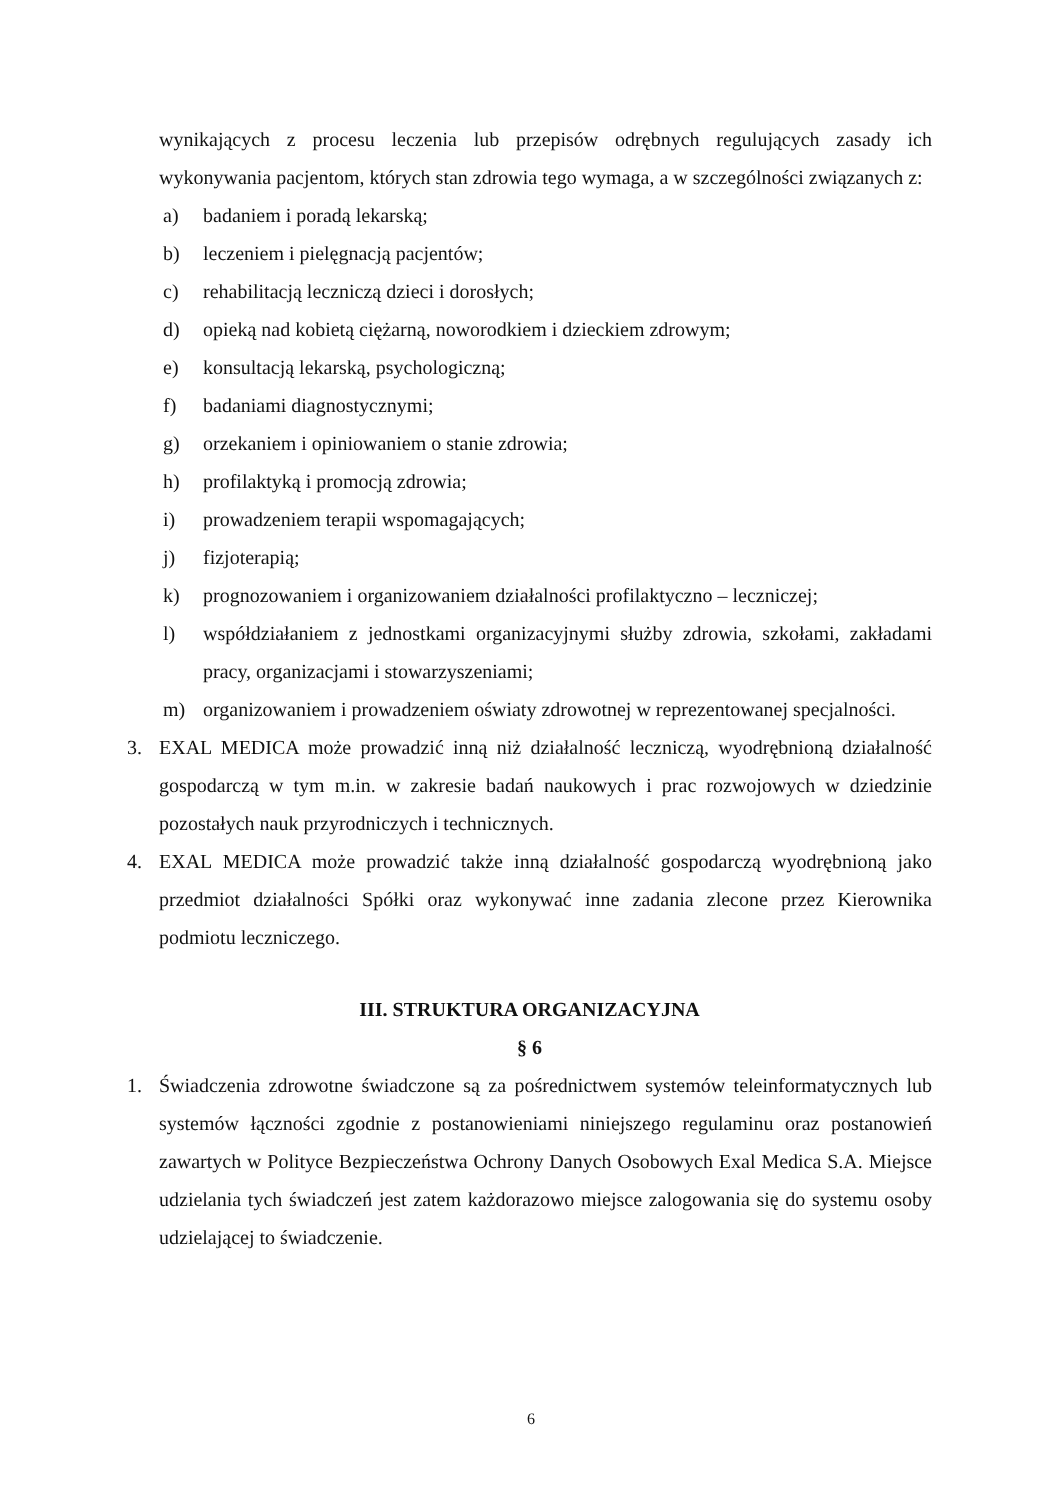wynikających z procesu leczenia lub przepisów odrębnych regulujących zasady ich wykonywania pacjentom, których stan zdrowia tego wymaga, a w szczególności związanych z:
a) badaniem i poradą lekarską;
b) leczeniem i pielęgnacją pacjentów;
c) rehabilitacją leczniczą dzieci i dorosłych;
d) opieką nad kobietą ciężarną, noworodkiem i dzieckiem zdrowym;
e) konsultacją lekarską, psychologiczną;
f) badaniami diagnostycznymi;
g) orzekaniem i opiniowaniem o stanie zdrowia;
h) profilaktyką i promocją zdrowia;
i) prowadzeniem terapii wspomagających;
j) fizjoterapią;
k) prognozowaniem i organizowaniem działalności profilaktyczno – leczniczej;
l) współdziałaniem z jednostkami organizacyjnymi służby zdrowia, szkołami, zakładami pracy, organizacjami i stowarzyszeniami;
m) organizowaniem i prowadzeniem oświaty zdrowotnej w reprezentowanej specjalności.
3. EXAL MEDICA może prowadzić inną niż działalność leczniczą, wyodrębnioną działalność gospodarczą w tym m.in. w zakresie badań naukowych i prac rozwojowych w dziedzinie pozostałych nauk przyrodniczych i technicznych.
4. EXAL MEDICA może prowadzić także inną działalność gospodarczą wyodrębnioną jako przedmiot działalności Spółki oraz wykonywać inne zadania zlecone przez Kierownika podmiotu leczniczego.
III. STRUKTURA ORGANIZACYJNA
§ 6
1. Świadczenia zdrowotne świadczone są za pośrednictwem systemów teleinformatycznych lub systemów łączności zgodnie z postanowieniami niniejszego regulaminu oraz postanowień zawartych w Polityce Bezpieczeństwa Ochrony Danych Osobowych Exal Medica S.A. Miejsce udzielania tych świadczeń jest zatem każdorazowo miejsce zalogowania się do systemu osoby udzielającej to świadczenie.
6